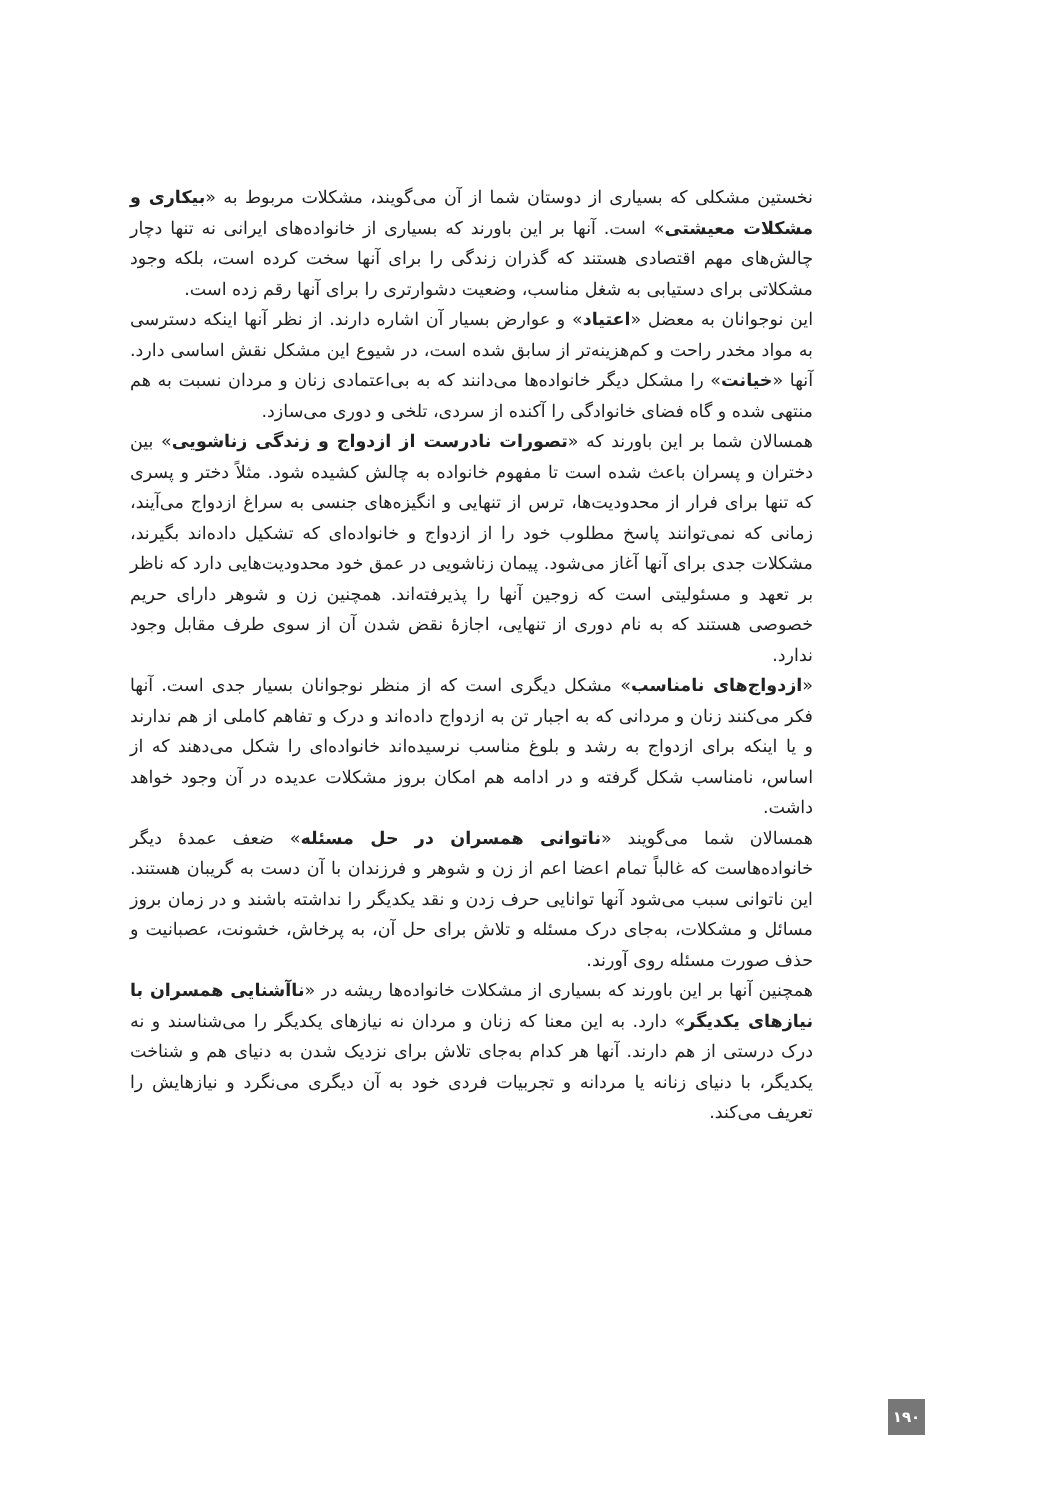نخستین مشکلی که بسیاری از دوستان شما از آن می‌گویند، مشکلات مربوط به «بیکاری و مشکلات معیشتی» است. آنها بر این باورند که بسیاری از خانواده‌های ایرانی نه تنها دچار چالش‌های مهم اقتصادی هستند که گذران زندگی را برای آنها سخت کرده است، بلکه وجود مشکلاتی برای دستیابی به شغل مناسب، وضعیت دشوارتری را برای آنها رقم زده است.
این نوجوانان به معضل «اعتیاد» و عوارض بسیار آن اشاره دارند. از نظر آنها اینکه دسترسی به مواد مخدر راحت و کم‌هزینه‌تر از سابق شده است، در شیوع این مشکل نقش اساسی دارد. آنها «خیانت» را مشکل دیگر خانواده‌ها می‌دانند که به بی‌اعتمادی زنان و مردان نسبت به هم منتهی شده و گاه فضای خانوادگی را آکنده از سردی، تلخی و دوری می‌سازد.
همسالان شما بر این باورند که «تصورات نادرست از ازدواج و زندگی زناشویی» بین دختران و پسران باعث شده است تا مفهوم خانواده به چالش کشیده شود. مثلاً دختر و پسری که تنها برای فرار از محدودیت‌ها، ترس از تنهایی و انگیزه‌های جنسی به سراغ ازدواج می‌آیند، زمانی که نمی‌توانند پاسخ مطلوب خود را از ازدواج و خانواده‌ای که تشکیل داده‌اند بگیرند، مشکلات جدی برای آنها آغاز می‌شود. پیمان زناشویی در عمق خود محدودیت‌هایی دارد که ناظر بر تعهد و مسئولیتی است که زوجین آنها را پذیرفته‌اند. همچنین زن و شوهر دارای حریم خصوصی هستند که به نام دوری از تنهایی، اجازهٔ نقض شدن آن از سوی طرف مقابل وجود ندارد.
«ازدواج‌های نامناسب» مشکل دیگری است که از منظر نوجوانان بسیار جدی است. آنها فکر می‌کنند زنان و مردانی که به اجبار تن به ازدواج داده‌اند و درک و تفاهم کاملی از هم ندارند و یا اینکه برای ازدواج به رشد و بلوغ مناسب نرسیده‌اند خانواده‌ای را شکل می‌دهند که از اساس، نامناسب شکل گرفته و در ادامه هم امکان بروز مشکلات عدیده در آن وجود خواهد داشت.
همسالان شما می‌گویند «ناتوانی همسران در حل مسئله» ضعف عمدهٔ دیگر خانواده‌هاست که غالباً تمام اعضا اعم از زن و شوهر و فرزندان با آن دست به گریبان هستند. این ناتوانی سبب می‌شود آنها توانایی حرف زدن و نقد یکدیگر را نداشته باشند و در زمان بروز مسائل و مشکلات، به‌جای درک مسئله و تلاش برای حل آن، به پرخاش، خشونت، عصبانیت و حذف صورت مسئله روی آورند.
همچنین آنها بر این باورند که بسیاری از مشکلات خانواده‌ها ریشه در «ناآشنایی همسران با نیازهای یکدیگر» دارد. به این معنا که زنان و مردان نه نیازهای یکدیگر را می‌شناسند و نه درک درستی از هم دارند. آنها هر کدام به‌جای تلاش برای نزدیک شدن به دنیای هم و شناخت یکدیگر، با دنیای زنانه یا مردانه و تجربیات فردی خود به آن دیگری می‌نگرد و نیازهایش را تعریف می‌کند.
۱۹۰